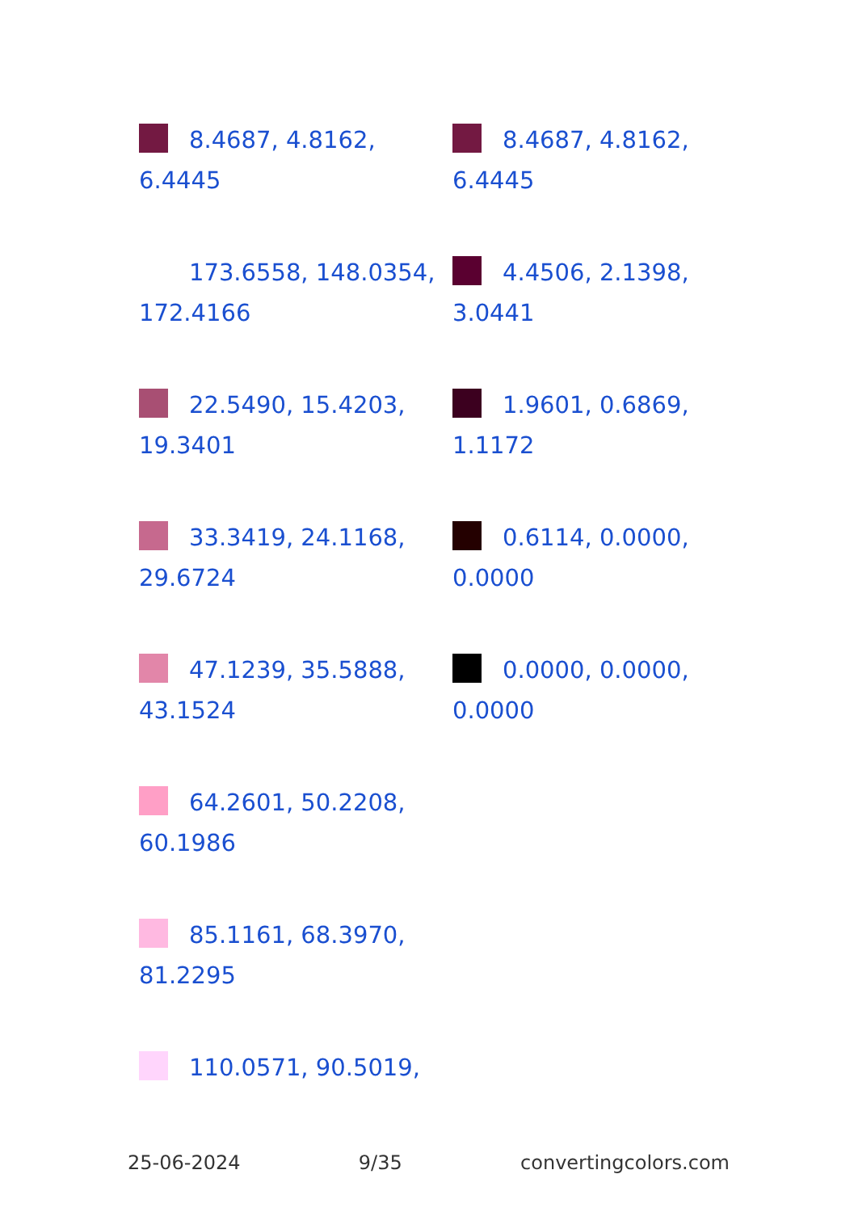8.4687, 4.8162, 6.4445
8.4687, 4.8162, 6.4445
173.6558, 148.0354, 172.4166
4.4506, 2.1398, 3.0441
22.5490, 15.4203, 19.3401
1.9601, 0.6869, 1.1172
33.3419, 24.1168, 29.6724
0.6114, 0.0000, 0.0000
47.1239, 35.5888, 43.1524
0.0000, 0.0000, 0.0000
64.2601, 50.2208, 60.1986
85.1161, 68.3970, 81.2295
110.0571, 90.5019,
25-06-2024 9/35 convertingcolors.com